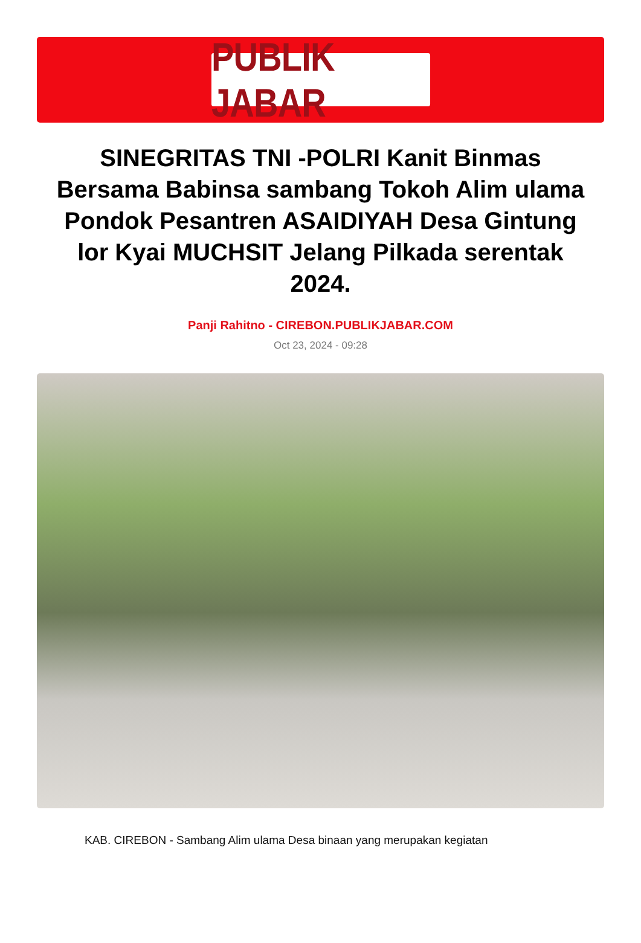PUBLIK JABAR
SINEGRITAS TNI -POLRI Kanit Binmas Bersama Babinsa sambang Tokoh Alim ulama Pondok Pesantren ASAIDIYAH Desa Gintung lor Kyai MUCHSIT Jelang Pilkada serentak 2024.
Panji Rahitno - CIREBON.PUBLIKJABAR.COM
Oct 23, 2024 - 09:28
KAB. CIREBON - Sambang Alim ulama Desa binaan yang merupakan kegiatan